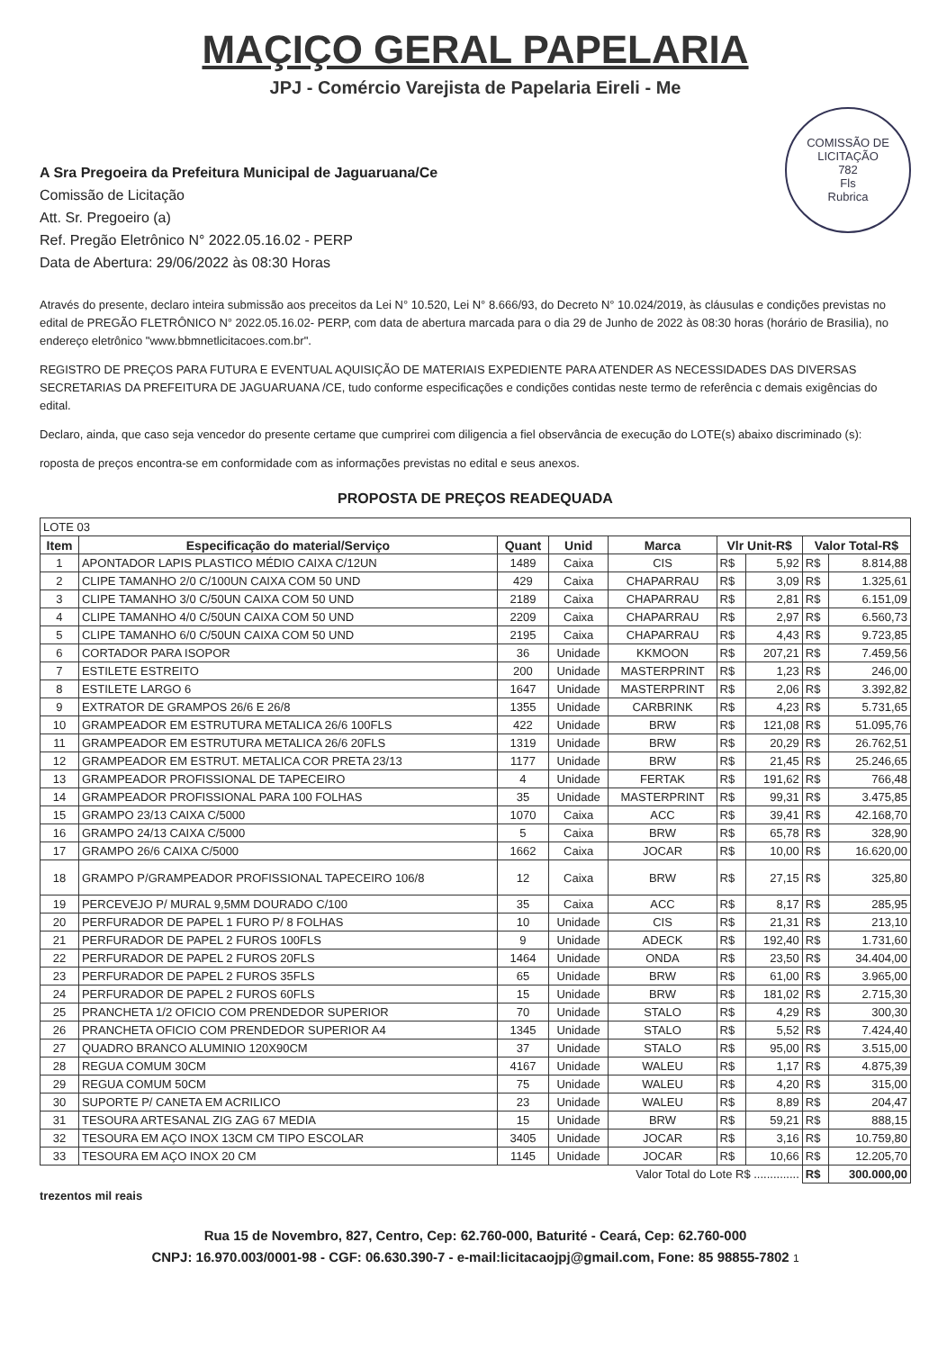MAÇIÇO GERAL PAPELARIA
JPJ - Comércio Varejista de Papelaria Eireli - Me
COMISSÃO DE LICITAÇÃO
782
Fls
Rubrica
A Sra Pregoeira da Prefeitura Municipal de Jaguaruana/Ce
Comissão de Licitação
Att. Sr. Pregoeiro (a)
Ref. Pregão Eletrônico N° 2022.05.16.02 - PERP
Data de Abertura: 29/06/2022 às 08:30 Horas
Através do presente, declaro inteira submissão aos preceitos da Lei N° 10.520, Lei N° 8.666/93, do Decreto N° 10.024/2019, às cláusulas e condições previstas no edital de PREGÃO FLETRÔNICO N° 2022.05.16.02- PERP, com data de abertura marcada para o dia 29 de Junho de 2022 às 08:30 horas (horário de Brasilia), no endereço eletrônico "www.bbmnetlicitacoes.com.br".
REGISTRO DE PREÇOS PARA FUTURA E EVENTUAL AQUISIÇÃO DE MATERIAIS EXPEDIENTE PARA ATENDER AS NECESSIDADES DAS DIVERSAS SECRETARIAS DA PREFEITURA DE JAGUARUANA /CE, tudo conforme especificações e condições contidas neste termo de referência c demais exigências do edital.
Declaro, ainda, que caso seja vencedor do presente certame que cumprirei com diligencia a fiel observância de execução do LOTE(s) abaixo discriminado (s):
roposta de preços encontra-se em conformidade com as informações previstas no edital e seus anexos.
PROPOSTA DE PREÇOS READEQUADA
| LOTE 03 | | | | | | | | |
| Item | Especificação do material/Serviço | Quant | Unid | Marca | Vlr Unit-R$ | | Valor Total-R$ | |
| 1 | APONTADOR LAPIS PLASTICO MÉDIO CAIXA C/12UN | 1489 | Caixa | CIS | R$ | 5,92 | R$ | 8.814,88 |
| 2 | CLIPE TAMANHO 2/0 C/100UN CAIXA COM 50 UND | 429 | Caixa | CHAPARRAU | R$ | 3,09 | R$ | 1.325,61 |
| 3 | CLIPE TAMANHO 3/0 C/50UN CAIXA COM 50 UND | 2189 | Caixa | CHAPARRAU | R$ | 2,81 | R$ | 6.151,09 |
| 4 | CLIPE TAMANHO 4/0 C/50UN CAIXA COM 50 UND | 2209 | Caixa | CHAPARRAU | R$ | 2,97 | R$ | 6.560,73 |
| 5 | CLIPE TAMANHO 6/0 C/50UN CAIXA COM 50 UND | 2195 | Caixa | CHAPARRAU | R$ | 4,43 | R$ | 9.723,85 |
| 6 | CORTADOR PARA ISOPOR | 36 | Unidade | KKMOON | R$ | 207,21 | R$ | 7.459,56 |
| 7 | ESTILETE ESTREITO | 200 | Unidade | MASTERPRINT | R$ | 1,23 | R$ | 246,00 |
| 8 | ESTILETE LARGO 6 | 1647 | Unidade | MASTERPRINT | R$ | 2,06 | R$ | 3.392,82 |
| 9 | EXTRATOR DE GRAMPOS 26/6 E 26/8 | 1355 | Unidade | CARBRINK | R$ | 4,23 | R$ | 5.731,65 |
| 10 | GRAMPEADOR EM ESTRUTURA METALICA 26/6 100FLS | 422 | Unidade | BRW | R$ | 121,08 | R$ | 51.095,76 |
| 11 | GRAMPEADOR EM ESTRUTURA METALICA 26/6 20FLS | 1319 | Unidade | BRW | R$ | 20,29 | R$ | 26.762,51 |
| 12 | GRAMPEADOR EM ESTRUT. METALICA COR PRETA 23/13 | 1177 | Unidade | BRW | R$ | 21,45 | R$ | 25.246,65 |
| 13 | GRAMPEADOR PROFISSIONAL DE TAPECEIRO | 4 | Unidade | FERTAK | R$ | 191,62 | R$ | 766,48 |
| 14 | GRAMPEADOR PROFISSIONAL PARA 100 FOLHAS | 35 | Unidade | MASTERPRINT | R$ | 99,31 | R$ | 3.475,85 |
| 15 | GRAMPO 23/13 CAIXA C/5000 | 1070 | Caixa | ACC | R$ | 39,41 | R$ | 42.168,70 |
| 16 | GRAMPO 24/13 CAIXA C/5000 | 5 | Caixa | BRW | R$ | 65,78 | R$ | 328,90 |
| 17 | GRAMPO 26/6 CAIXA C/5000 | 1662 | Caixa | JOCAR | R$ | 10,00 | R$ | 16.620,00 |
| 18 | GRAMPO P/GRAMPEADOR PROFISSIONAL TAPECEIRO 106/8 | 12 | Caixa | BRW | R$ | 27,15 | R$ | 325,80 |
| 19 | PERCEVEJO P/ MURAL 9,5MM DOURADO C/100 | 35 | Caixa | ACC | R$ | 8,17 | R$ | 285,95 |
| 20 | PERFURADOR DE PAPEL 1 FURO P/ 8 FOLHAS | 10 | Unidade | CIS | R$ | 21,31 | R$ | 213,10 |
| 21 | PERFURADOR DE PAPEL 2 FUROS 100FLS | 9 | Unidade | ADECK | R$ | 192,40 | R$ | 1.731,60 |
| 22 | PERFURADOR DE PAPEL 2 FUROS 20FLS | 1464 | Unidade | ONDA | R$ | 23,50 | R$ | 34.404,00 |
| 23 | PERFURADOR DE PAPEL 2 FUROS 35FLS | 65 | Unidade | BRW | R$ | 61,00 | R$ | 3.965,00 |
| 24 | PERFURADOR DE PAPEL 2 FUROS 60FLS | 15 | Unidade | BRW | R$ | 181,02 | R$ | 2.715,30 |
| 25 | PRANCHETA 1/2 OFICIO COM PRENDEDOR SUPERIOR | 70 | Unidade | STALO | R$ | 4,29 | R$ | 300,30 |
| 26 | PRANCHETA OFICIO COM PRENDEDOR SUPERIOR A4 | 1345 | Unidade | STALO | R$ | 5,52 | R$ | 7.424,40 |
| 27 | QUADRO BRANCO ALUMINIO 120X90CM | 37 | Unidade | STALO | R$ | 95,00 | R$ | 3.515,00 |
| 28 | REGUA COMUM 30CM | 4167 | Unidade | WALEU | R$ | 1,17 | R$ | 4.875,39 |
| 29 | REGUA COMUM 50CM | 75 | Unidade | WALEU | R$ | 4,20 | R$ | 315,00 |
| 30 | SUPORTE P/ CANETA EM ACRILICO | 23 | Unidade | WALEU | R$ | 8,89 | R$ | 204,47 |
| 31 | TESOURA ARTESANAL ZIG ZAG 67 MEDIA | 15 | Unidade | BRW | R$ | 59,21 | R$ | 888,15 |
| 32 | TESOURA EM AÇO INOX 13CM CM TIPO ESCOLAR | 3405 | Unidade | JOCAR | R$ | 3,16 | R$ | 10.759,80 |
| 33 | TESOURA EM AÇO INOX 20 CM | 1145 | Unidade | JOCAR | R$ | 10,66 | R$ | 12.205,70 |
| Valor Total do Lote R$ .............. | | | | | | | R$ | 300.000,00 |
trezentos mil reais
Rua 15 de Novembro, 827, Centro, Cep: 62.760-000, Baturité - Ceará, Cep: 62.760-000
CNPJ: 16.970.003/0001-98 - CGF: 06.630.390-7 - e-mail:licitacaojpj@gmail.com, Fone: 85 98855-7802 1